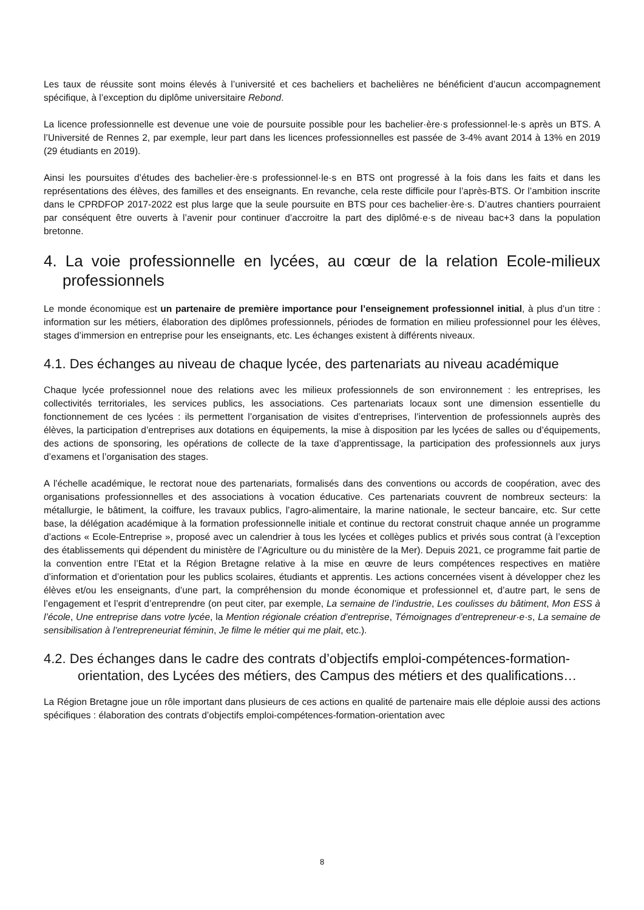Les taux de réussite sont moins élevés à l’université et ces bacheliers et bachelières ne bénéficient d’aucun accompagnement spécifique, à l’exception du diplôme universitaire Rebond.
La licence professionnelle est devenue une voie de poursuite possible pour les bachelier·ère·s professionnel·le·s après un BTS. A l’Université de Rennes 2, par exemple, leur part dans les licences professionnelles est passée de 3-4% avant 2014 à 13% en 2019 (29 étudiants en 2019).
Ainsi les poursuites d’études des bachelier·ère·s professionnel·le·s en BTS ont progressé à la fois dans les faits et dans les représentations des élèves, des familles et des enseignants. En revanche, cela reste difficile pour l’après-BTS. Or l’ambition inscrite dans le CPRDFOP 2017-2022 est plus large que la seule poursuite en BTS pour ces bachelier·ère·s. D’autres chantiers pourraient par conséquent être ouverts à l’avenir pour continuer d’accroitre la part des diplômé·e·s de niveau bac+3 dans la population bretonne.
4. La voie professionnelle en lycées, au cœur de la relation Ecole-milieux professionnels
Le monde économique est un partenaire de première importance pour l’enseignement professionnel initial, à plus d’un titre : information sur les métiers, élaboration des diplômes professionnels, périodes de formation en milieu professionnel pour les élèves, stages d’immersion en entreprise pour les enseignants, etc. Les échanges existent à différents niveaux.
4.1. Des échanges au niveau de chaque lycée, des partenariats au niveau académique
Chaque lycée professionnel noue des relations avec les milieux professionnels de son environnement : les entreprises, les collectivités territoriales, les services publics, les associations. Ces partenariats locaux sont une dimension essentielle du fonctionnement de ces lycées : ils permettent l’organisation de visites d’entreprises, l’intervention de professionnels auprès des élèves, la participation d’entreprises aux dotations en équipements, la mise à disposition par les lycées de salles ou d’équipements, des actions de sponsoring, les opérations de collecte de la taxe d’apprentissage, la participation des professionnels aux jurys d’examens et l’organisation des stages.
A l’échelle académique, le rectorat noue des partenariats, formalisés dans des conventions ou accords de coopération, avec des organisations professionnelles et des associations à vocation éducative. Ces partenariats couvrent de nombreux secteurs: la métallurgie, le bâtiment, la coiffure, les travaux publics, l’agro-alimentaire, la marine nationale, le secteur bancaire, etc. Sur cette base, la délégation académique à la formation professionnelle initiale et continue du rectorat construit chaque année un programme d’actions « Ecole-Entreprise », proposé avec un calendrier à tous les lycées et collèges publics et privés sous contrat (à l’exception des établissements qui dépendent du ministère de l’Agriculture ou du ministère de la Mer). Depuis 2021, ce programme fait partie de la convention entre l’Etat et la Région Bretagne relative à la mise en œuvre de leurs compétences respectives en matière d’information et d’orientation pour les publics scolaires, étudiants et apprentis. Les actions concernées visent à développer chez les élèves et/ou les enseignants, d’une part, la compréhension du monde économique et professionnel et, d’autre part, le sens de l’engagement et l’esprit d’entreprendre (on peut citer, par exemple, La semaine de l’industrie, Les coulisses du bâtiment, Mon ESS à l’école, Une entreprise dans votre lycée, la Mention régionale création d’entreprise, Témoignages d’entrepreneur·e·s, La semaine de sensibilisation à l’entrepreneuriat féminin, Je filme le métier qui me plait, etc.).
4.2. Des échanges dans le cadre des contrats d’objectifs emploi-compétences-formation-orientation, des Lycées des métiers, des Campus des métiers et des qualifications…
La Région Bretagne joue un rôle important dans plusieurs de ces actions en qualité de partenaire mais elle déploie aussi des actions spécifiques : élaboration des contrats d’objectifs emploi-compétences-formation-orientation avec
8